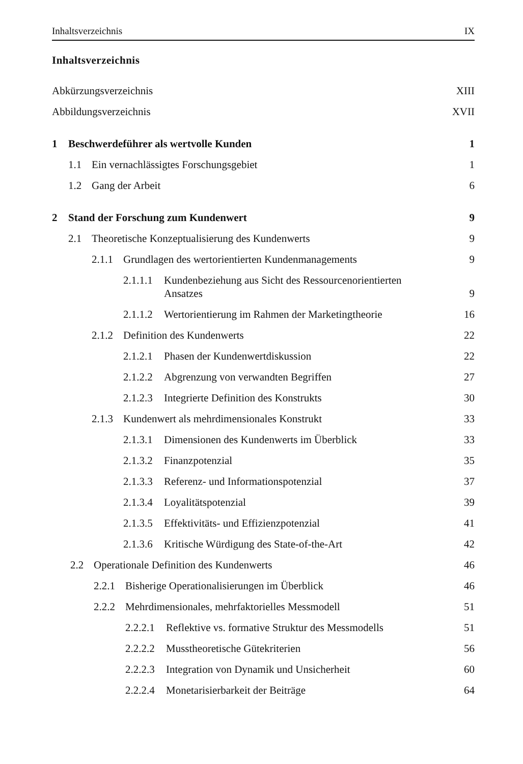Inhaltsverzeichnis IX
Inhaltsverzeichnis
Abkürzungsverzeichnis XIII
Abbildungsverzeichnis XVII
1 Beschwerdeführer als wertvolle Kunden 1
1.1 Ein vernachlässigtes Forschungsgebiet 1
1.2 Gang der Arbeit 6
2 Stand der Forschung zum Kundenwert 9
2.1 Theoretische Konzeptualisierung des Kundenwerts 9
2.1.1 Grundlagen des wertorientierten Kundenmanagements 9
2.1.1.1 Kundenbeziehung aus Sicht des Ressourcenorientierten
Ansatzes 9
2.1.1.2 Wertorientierung im Rahmen der Marketingtheorie 16
2.1.2 Definition des Kundenwerts 22
2.1.2.1 Phasen der Kundenwertdiskussion 22
2.1.2.2 Abgrenzung von verwandten Begriffen 27
2.1.2.3 Integrierte Definition des Konstrukts 30
2.1.3 Kundenwert als mehrdimensionales Konstrukt 33
2.1.3.1 Dimensionen des Kundenwerts im Überblick 33
2.1.3.2 Finanzpotenzial 35
2.1.3.3 Referenz- und Informationspotenzial 37
2.1.3.4 Loyalitätspotenzial 39
2.1.3.5 Effektivitäts- und Effizienzpotenzial 41
2.1.3.6 Kritische Würdigung des State-of-the-Art 42
2.2 Operationale Definition des Kundenwerts 46
2.2.1 Bisherige Operationalisierungen im Überblick 46
2.2.2 Mehrdimensionales, mehrfaktorielles Messmodell 51
2.2.2.1 Reflektive vs. formative Struktur des Messmodells 51
2.2.2.2 Musstheoretische Gütekriterien 56
2.2.2.3 Integration von Dynamik und Unsicherheit 60
2.2.2.4 Monetarisierbarkeit der Beiträge 64